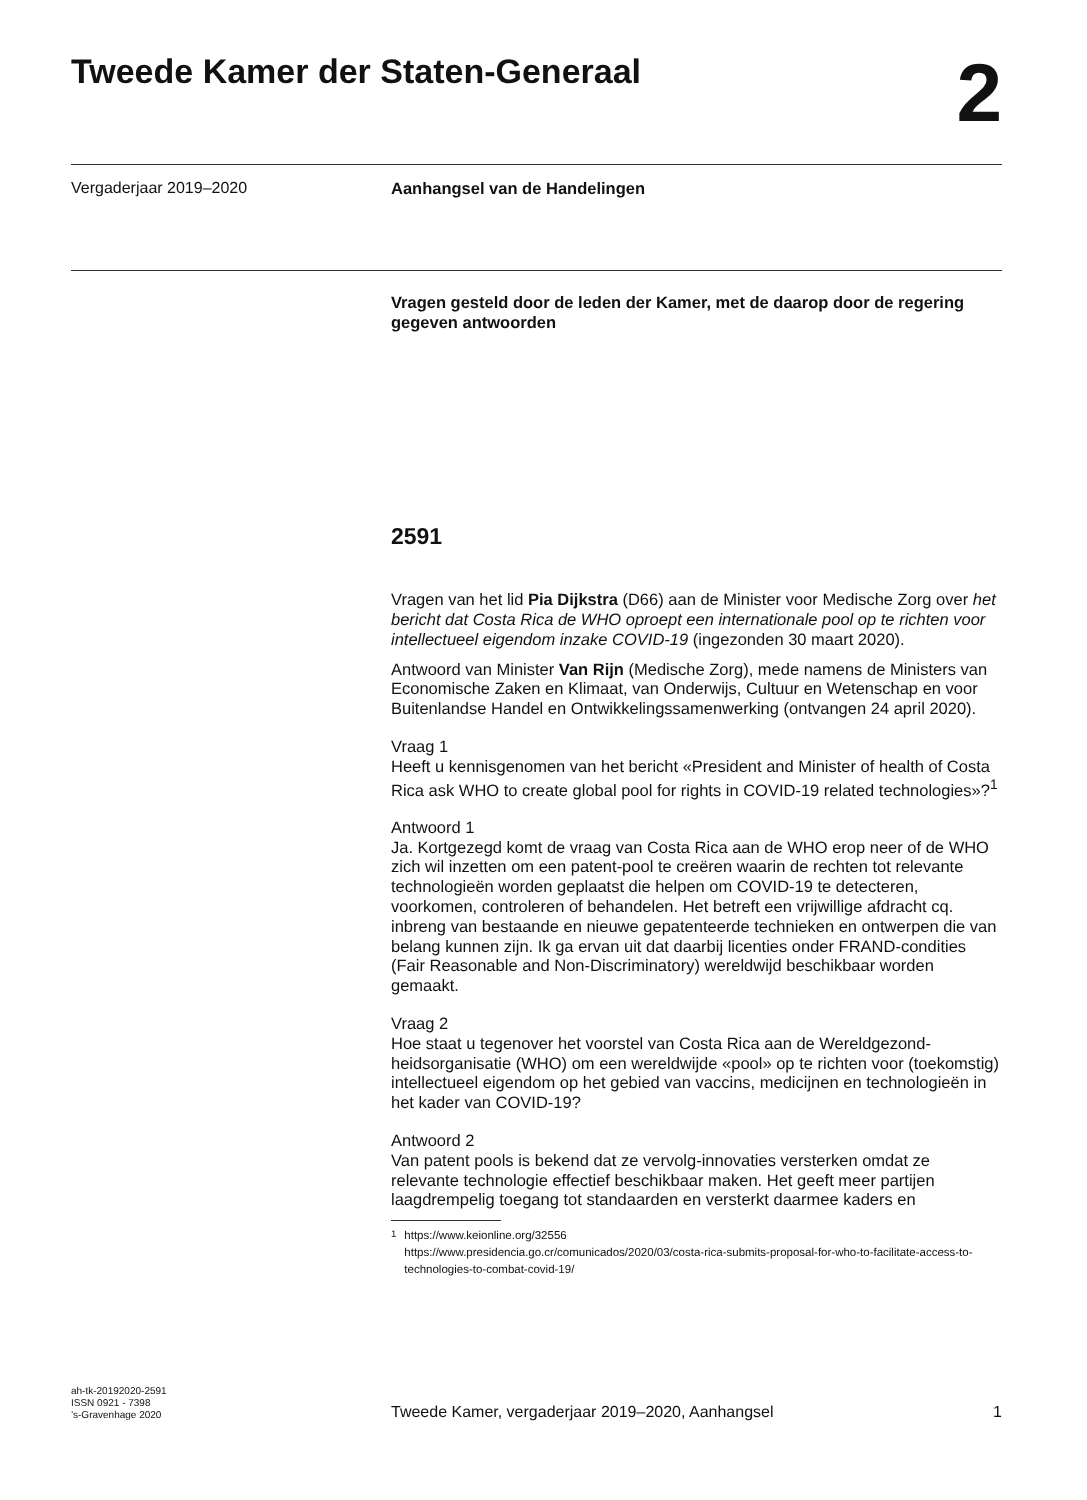Tweede Kamer der Staten-Generaal
2
Vergaderjaar 2019–2020
Aanhangsel van de Handelingen
Vragen gesteld door de leden der Kamer, met de daarop door de regering gegeven antwoorden
2591
Vragen van het lid Pia Dijkstra (D66) aan de Minister voor Medische Zorg over het bericht dat Costa Rica de WHO oproept een internationale pool op te richten voor intellectueel eigendom inzake COVID-19 (ingezonden 30 maart 2020).
Antwoord van Minister Van Rijn (Medische Zorg), mede namens de Ministers van Economische Zaken en Klimaat, van Onderwijs, Cultuur en Wetenschap en voor Buitenlandse Handel en Ontwikkelingssamenwerking (ontvangen 24 april 2020).
Vraag 1
Heeft u kennisgenomen van het bericht «President and Minister of health of Costa Rica ask WHO to create global pool for rights in COVID-19 related technologies»?<sup>1</sup>
Antwoord 1
Ja. Kortgezegd komt de vraag van Costa Rica aan de WHO erop neer of de WHO zich wil inzetten om een patent-pool te creëren waarin de rechten tot relevante technologieën worden geplaatst die helpen om COVID-19 te detecteren, voorkomen, controleren of behandelen. Het betreft een vrijwillige afdracht cq. inbreng van bestaande en nieuwe gepatenteerde technieken en ontwerpen die van belang kunnen zijn. Ik ga ervan uit dat daarbij licenties onder FRAND-condities (Fair Reasonable and Non-Discriminatory) wereldwijd beschikbaar worden gemaakt.
Vraag 2
Hoe staat u tegenover het voorstel van Costa Rica aan de Wereldgezond-heidsorganisatie (WHO) om een wereldwijde «pool» op te richten voor (toekomstig) intellectueel eigendom op het gebied van vaccins, medicijnen en technologieën in het kader van COVID-19?
Antwoord 2
Van patent pools is bekend dat ze vervolg-innovaties versterken omdat ze relevante technologie effectief beschikbaar maken. Het geeft meer partijen laagdrempelig toegang tot standaarden en versterkt daarmee kaders en
<sup>1</sup> https://www.keionline.org/32556
https://www.presidencia.go.cr/comunicados/2020/03/costa-rica-submits-proposal-for-who-to-facilitate-access-to-technologies-to-combat-covid-19/
ah-tk-20192020-2591
ISSN 0921 - 7398
’s-Gravenhage 2020
Tweede Kamer, vergaderjaar 2019–2020, Aanhangsel
1